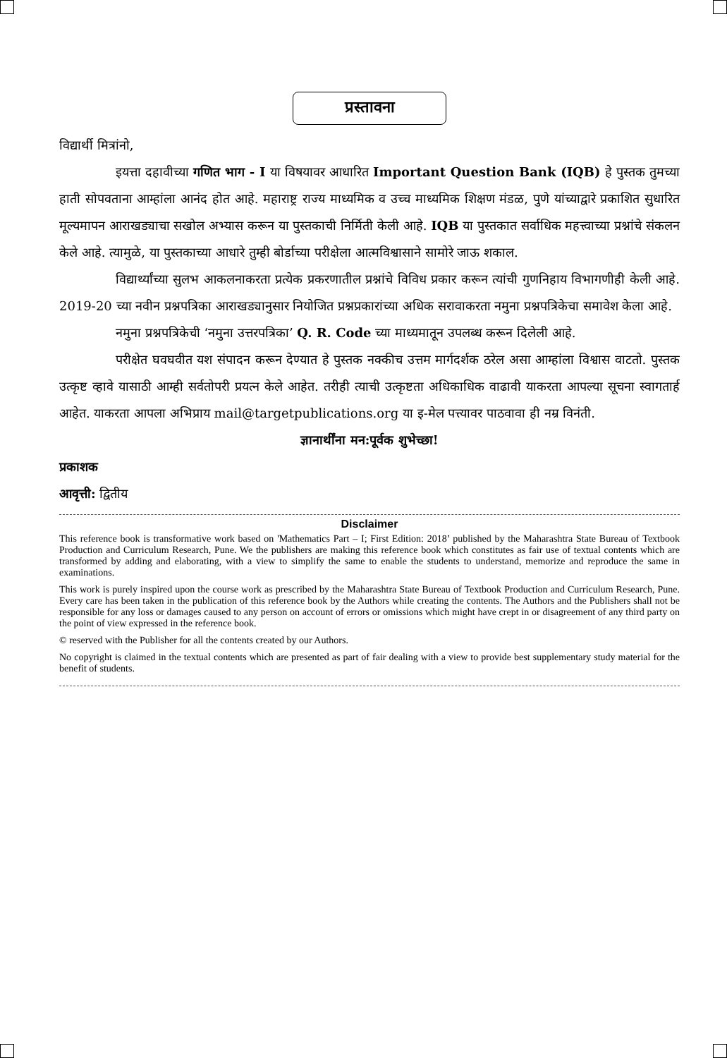प्रस्तावना
विद्यार्थी मित्रांनो,
इयत्ता दहावीच्या गणित भाग - I या विषयावर आधारित Important Question Bank (IQB) हे पुस्तक तुमच्या हाती सोपवताना आम्हांला आनंद होत आहे. महाराष्ट्र राज्य माध्यमिक व उच्च माध्यमिक शिक्षण मंडळ, पुणे यांच्याद्वारे प्रकाशित सुधारित मूल्यमापन आराखड्याचा सखोल अभ्यास करून या पुस्तकाची निर्मिती केली आहे. IQB या पुस्तकात सर्वाधिक महत्त्वाच्या प्रश्नांचे संकलन केले आहे. त्यामुळे, या पुस्तकाच्या आधारे तुम्ही बोर्डाच्या परीक्षेला आत्मविश्वासाने सामोरे जाऊ शकाल.
विद्यार्थ्यांच्या सुलभ आकलनाकरता प्रत्येक प्रकरणातील प्रश्नांचे विविध प्रकार करून त्यांची गुणनिहाय विभागणीही केली आहे. 2019-20 च्या नवीन प्रश्नपत्रिका आराखड्यानुसार नियोजित प्रश्नप्रकारांच्या अधिक सरावाकरता नमुना प्रश्नपत्रिकेचा समावेश केला आहे.
नमुना प्रश्नपत्रिकेची ‘नमुना उत्तरपत्रिका’ Q. R. Code च्या माध्यमातून उपलब्ध करून दिलेली आहे.
परीक्षेत घवघवीत यश संपादन करून देण्यात हे पुस्तक नक्कीच उत्तम मार्गदर्शक ठरेल असा आम्हांला विश्वास वाटतो. पुस्तक उत्कृष्ट व्हावे यासाठी आम्ही सर्वतोपरी प्रयत्न केले आहेत. तरीही त्याची उत्कृष्टता अधिकाधिक वाढावी याकरता आपल्या सूचना स्वागतार्ह आहेत. याकरता आपला अभिप्राय mail@targetpublications.org या इ-मेल पत्त्यावर पाठवावा ही नम्र विनंती.
ज्ञानार्थींना मन:पूर्वक शुभेच्छा!
प्रकाशक
आवृत्ती: द्वितीय
Disclaimer
This reference book is transformative work based on 'Mathematics Part – I; First Edition: 2018’ published by the Maharashtra State Bureau of Textbook Production and Curriculum Research, Pune. We the publishers are making this reference book which constitutes as fair use of textual contents which are transformed by adding and elaborating, with a view to simplify the same to enable the students to understand, memorize and reproduce the same in examinations.
This work is purely inspired upon the course work as prescribed by the Maharashtra State Bureau of Textbook Production and Curriculum Research, Pune. Every care has been taken in the publication of this reference book by the Authors while creating the contents. The Authors and the Publishers shall not be responsible for any loss or damages caused to any person on account of errors or omissions which might have crept in or disagreement of any third party on the point of view expressed in the reference book.
© reserved with the Publisher for all the contents created by our Authors.
No copyright is claimed in the textual contents which are presented as part of fair dealing with a view to provide best supplementary study material for the benefit of students.